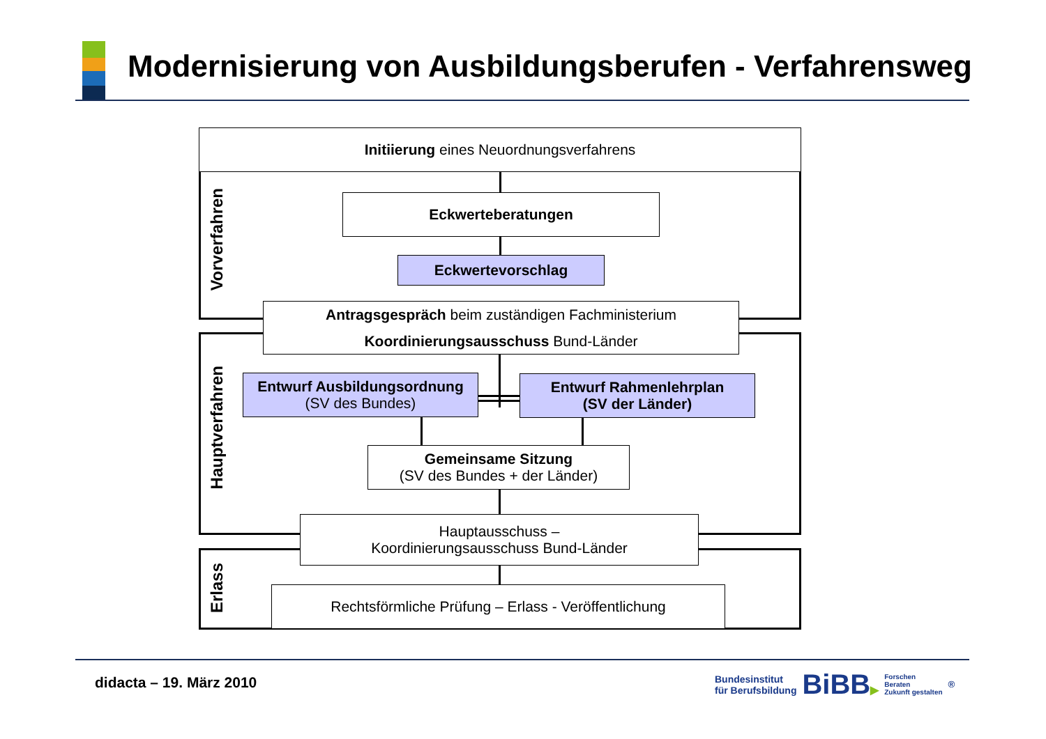Modernisierung von Ausbildungsberufen - Verfahrensweg
Initiierung eines Neuordnungsverfahrens
Vorverfahren
Eckwerteberatungen
Eckwertevorschlag
Antragsgespräch beim zuständigen Fachministerium
Koordinierungsausschuss Bund-Länder
Hauptverfahren
Entwurf Ausbildungsordnung
(SV des Bundes)
Entwurf Rahmenlehrplan
(SV der Länder)
Gemeinsame Sitzung
(SV des Bundes + der Länder)
Hauptausschuss –
Koordinierungsausschuss Bund-Länder
Erlass
Rechtsförmliche Prüfung – Erlass - Veröffentlichung
didacta – 19. März 2010
Bundesinstitut
für Berufsbildung
BiBB▶
Forschen
Beraten
Zukunft gestalten
<sup>®</sup>